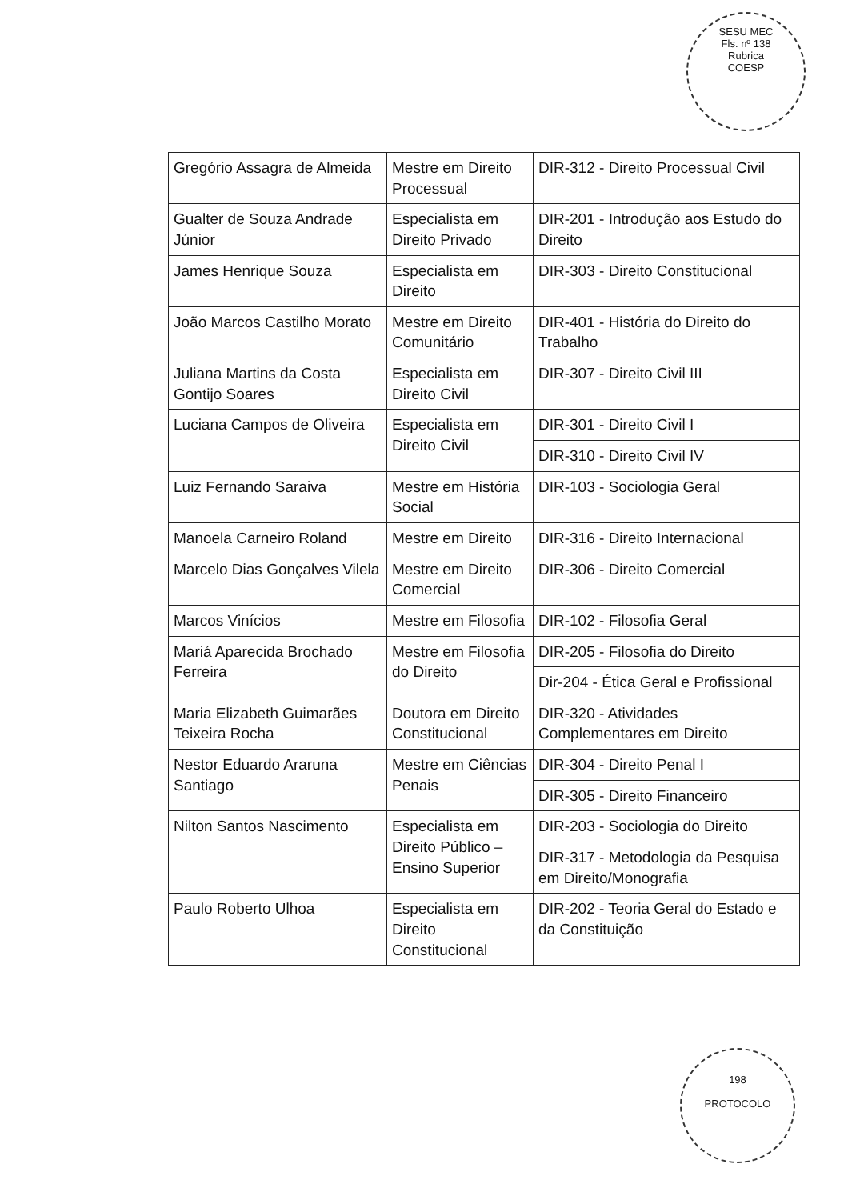SESU MEC
Fls. nº 138
Rubrica
COESP
198
PROTOCOLO
| Gregório Assagra de Almeida | Mestre em Direito Processual | DIR-312 - Direito Processual Civil |
| Gualter de Souza Andrade Júnior | Especialista em Direito Privado | DIR-201 - Introdução aos Estudo do Direito |
| James Henrique Souza | Especialista em Direito | DIR-303 - Direito Constitucional |
| João Marcos Castilho Morato | Mestre em Direito Comunitário | DIR-401 - História do Direito do Trabalho |
| Juliana Martins da Costa Gontijo Soares | Especialista em Direito Civil | DIR-307 - Direito Civil III |
| Luciana Campos de Oliveira | Especialista em Direito Civil | DIR-301 - Direito Civil I |
| | | DIR-310 - Direito Civil IV |
| Luiz Fernando Saraiva | Mestre em História Social | DIR-103 - Sociologia Geral |
| Manoela Carneiro Roland | Mestre em Direito | DIR-316 - Direito Internacional |
| Marcelo Dias Gonçalves Vilela | Mestre em Direito Comercial | DIR-306 - Direito Comercial |
| Marcos Vinícios | Mestre em Filosofia | DIR-102 - Filosofia Geral |
| Mariá Aparecida Brochado Ferreira | Mestre em Filosofia do Direito | DIR-205 - Filosofia do Direito |
| | | Dir-204 - Ética Geral e Profissional |
| Maria Elizabeth Guimarães Teixeira Rocha | Doutora em Direito Constitucional | DIR-320 - Atividades Complementares em Direito |
| Nestor Eduardo Araruna Santiago | Mestre em Ciências Penais | DIR-304 - Direito Penal I |
| | | DIR-305 - Direito Financeiro |
| Nilton Santos Nascimento | Especialista em Direito Público – Ensino Superior | DIR-203 - Sociologia do Direito |
| | | DIR-317 - Metodologia da Pesquisa em Direito/Monografia |
| Paulo Roberto Ulhoa | Especialista em Direito Constitucional | DIR-202 - Teoria Geral do Estado e da Constituição |